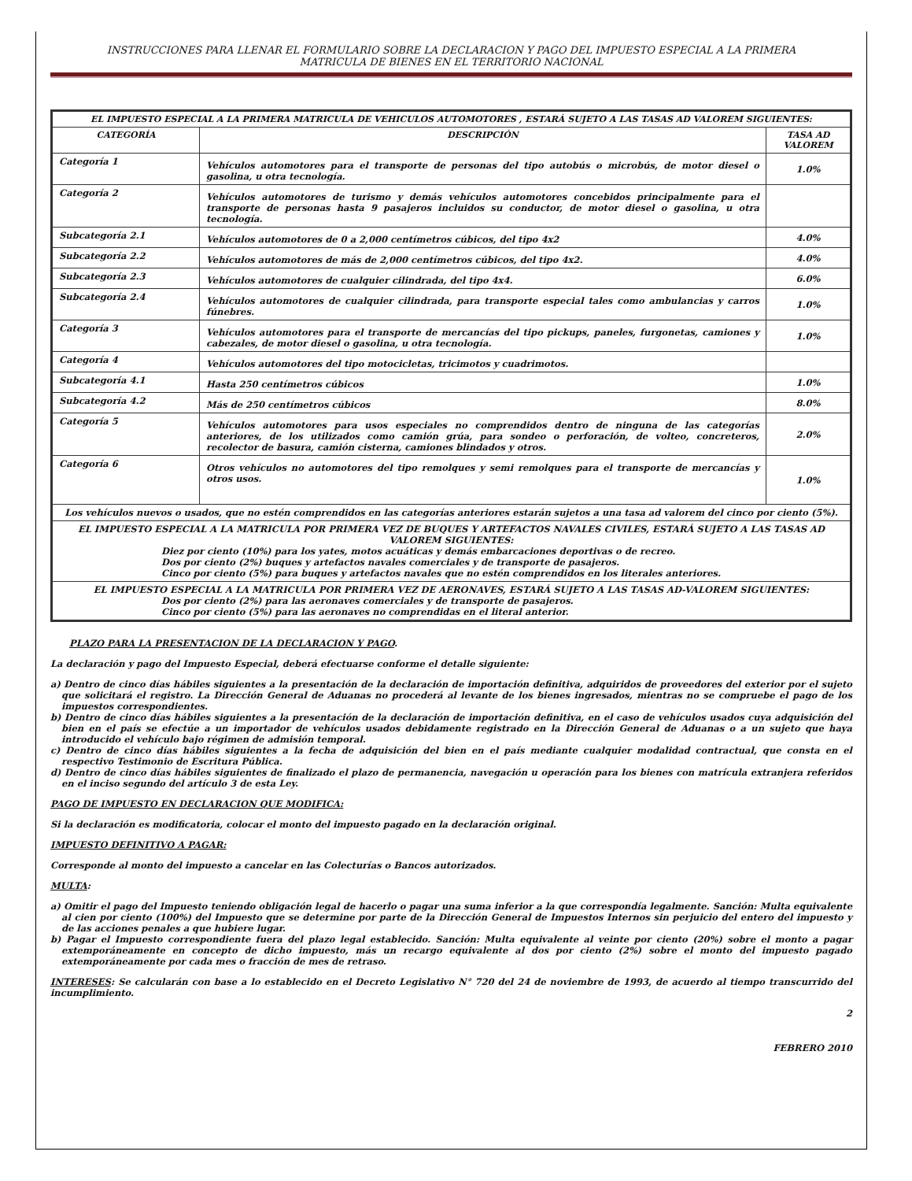INSTRUCCIONES PARA LLENAR EL FORMULARIO SOBRE LA DECLARACION Y PAGO DEL IMPUESTO ESPECIAL A LA PRIMERA
MATRICULA DE BIENES EN EL TERRITORIO NACIONAL
| EL IMPUESTO ESPECIAL A LA PRIMERA MATRICULA DE VEHICULOS AUTOMOTORES , ESTARÁ SUJETO A LAS TASAS AD VALOREM SIGUIENTES: | | |
| --- | --- | --- |
| CATEGORÍA | DESCRIPCIÓN | TASA AD VALOREM |
| Categoría 1 | Vehículos automotores para el transporte de personas del tipo autobús o microbús, de motor diesel o gasolina, u otra tecnología. | 1.0% |
| Categoría 2 | Vehículos automotores de turismo y demás vehículos automotores concebidos principalmente para el transporte de personas hasta 9 pasajeros incluidos su conductor, de motor diesel o gasolina, u otra tecnología. | |
| Subcategoría 2.1 | Vehículos automotores de 0 a 2,000 centímetros cúbicos, del tipo 4x2 | 4.0% |
| Subcategoría 2.2 | Vehículos automotores de más de 2,000 centímetros cúbicos, del tipo 4x2. | 4.0% |
| Subcategoría 2.3 | Vehículos automotores de cualquier cilindrada, del tipo 4x4. | 6.0% |
| Subcategoría 2.4 | Vehículos automotores de cualquier cilindrada, para transporte especial tales como ambulancias y carros fúnebres. | 1.0% |
| Categoría 3 | Vehículos automotores para el transporte de mercancías del tipo pickups, paneles, furgonetas, camiones y cabezales, de motor diesel o gasolina, u otra tecnología. | 1.0% |
| Categoría 4 | Vehículos automotores del tipo motocicletas, tricimotos y cuadrimotos. | |
| Subcategoría 4.1 | Hasta 250 centímetros cúbicos | 1.0% |
| Subcategoría 4.2 | Más de 250 centímetros cúbicos | 8.0% |
| Categoría 5 | Vehículos automotores para usos especiales no comprendidos dentro de ninguna de las categorías anteriores, de los utilizados como camión grúa, para sondeo o perforación, de volteo, concreteros, recolector de basura, camión cisterna, camiones blindados y otros. | 2.0% |
| Categoría 6 | Otros vehículos no automotores del tipo remolques y semi remolques para el transporte de mercancías y otros usos. | 1.0% |
| Los vehículos nuevos o usados, que no estén comprendidos en las categorías anteriores estarán sujetos a una tasa ad valorem del cinco por ciento (5%). | | |
| EL IMPUESTO ESPECIAL A LA MATRICULA POR PRIMERA VEZ DE BUQUES Y ARTEFACTOS NAVALES CIVILES, ESTARÁ SUJETO A LAS TASAS AD VALOREM SIGUIENTES: Diez por ciento (10%) para los yates, motos acuáticas y demás embarcaciones deportivas o de recreo. Dos por ciento (2%) buques y artefactos navales comerciales y de transporte de pasajeros. Cinco por ciento (5%) para buques y artefactos navales que no estén comprendidos en los literales anteriores. | | |
| EL IMPUESTO ESPECIAL A LA MATRICULA POR PRIMERA VEZ DE AERONAVES, ESTARÁ SUJETO A LAS TASAS AD-VALOREM SIGUIENTES: Dos por ciento (2%) para las aeronaves comerciales y de transporte de pasajeros. Cinco por ciento (5%) para las aeronaves no comprendidas en el literal anterior. | | |
PLAZO PARA LA PRESENTACION DE LA DECLARACION Y PAGO.
La declaración y pago del Impuesto Especial, deberá efectuarse conforme el detalle siguiente:
a) Dentro de cinco días hábiles siguientes a la presentación de la declaración de importación definitiva, adquiridos de proveedores del exterior por el sujeto que solicitará el registro. La Dirección General de Aduanas no procederá al levante de los bienes ingresados, mientras no se compruebe el pago de los impuestos correspondientes.
b) Dentro de cinco días hábiles siguientes a la presentación de la declaración de importación definitiva, en el caso de vehículos usados cuya adquisición del bien en el país se efectúe a un importador de vehículos usados debidamente registrado en la Dirección General de Aduanas o a un sujeto que haya introducido el vehículo bajo régimen de admisión temporal.
c) Dentro de cinco días hábiles siguientes a la fecha de adquisición del bien en el país mediante cualquier modalidad contractual, que consta en el respectivo Testimonio de Escritura Pública.
d) Dentro de cinco días hábiles siguientes de finalizado el plazo de permanencia, navegación u operación para los bienes con matrícula extranjera referidos en el inciso segundo del artículo 3 de esta Ley.
PAGO DE IMPUESTO EN DECLARACION QUE MODIFICA:
Si la declaración es modificatoria, colocar el monto del impuesto pagado en la declaración original.
IMPUESTO DEFINITIVO A PAGAR:
Corresponde al monto del impuesto a cancelar en las Colecturías o Bancos autorizados.
MULTA:
a) Omitir el pago del Impuesto teniendo obligación legal de hacerlo o pagar una suma inferior a la que correspondía legalmente. Sanción: Multa equivalente al cien por ciento (100%) del Impuesto que se determine por parte de la Dirección General de Impuestos Internos sin perjuicio del entero del impuesto y de las acciones penales a que hubiere lugar.
b) Pagar el Impuesto correspondiente fuera del plazo legal establecido. Sanción: Multa equivalente al veinte por ciento (20%) sobre el monto a pagar extemporáneamente en concepto de dicho impuesto, más un recargo equivalente al dos por ciento (2%) sobre el monto del impuesto pagado extemporáneamente por cada mes o fracción de mes de retraso.
INTERESES: Se calcularán con base a lo establecido en el Decreto Legislativo N° 720 del 24 de noviembre de 1993, de acuerdo al tiempo transcurrido del incumplimiento.
2
FEBRERO 2010